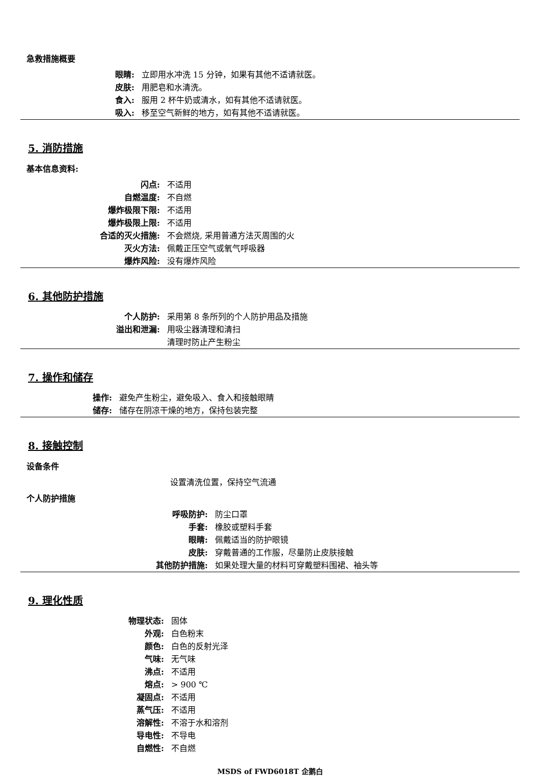急救措施概要
眼睛: 立即用水冲洗 15 分钟，如果有其他不适请就医。
皮肤: 用肥皂和水清洗。
食入: 服用 2 杯牛奶或清水，如有其他不适请就医。
吸入: 移至空气新鲜的地方，如有其他不适请就医。
5. 消防措施
基本信息资料:
闪点: 不适用
自燃温度: 不自燃
爆炸极限下限: 不适用
爆炸极限上限: 不适用
合适的灭火措施: 不会燃烧, 采用普通方法灭周围的火
灭火方法: 佩戴正压空气或氧气呼吸器
爆炸风险: 没有爆炸风险
6. 其他防护措施
个人防护: 采用第 8 条所列的个人防护用品及措施
溢出和泄漏: 用吸尘器清理和清扫
清理时防止产生粉尘
7. 操作和储存
操作: 避免产生粉尘，避免吸入、食入和接触眼睛
储存: 储存在阴凉干燥的地方，保持包装完整
8. 接触控制
设备条件
设置清洗位置，保持空气流通
个人防护措施
呼吸防护: 防尘口罩
手套: 橡胶或塑料手套
眼睛: 佩戴适当的防护眼镜
皮肤: 穿戴普通的工作服，尽量防止皮肤接触
其他防护措施: 如果处理大量的材料可穿戴塑料围裙、袖头等
9. 理化性质
物理状态: 固体
外观: 白色粉末
颜色: 白色的反射光泽
气味: 无气味
沸点: 不适用
熔点: > 900 ℃
凝固点: 不适用
蒸气压: 不适用
溶解性: 不溶于水和溶剂
导电性: 不导电
自燃性: 不自燃
MSDS of FWD6018T 企鹅白